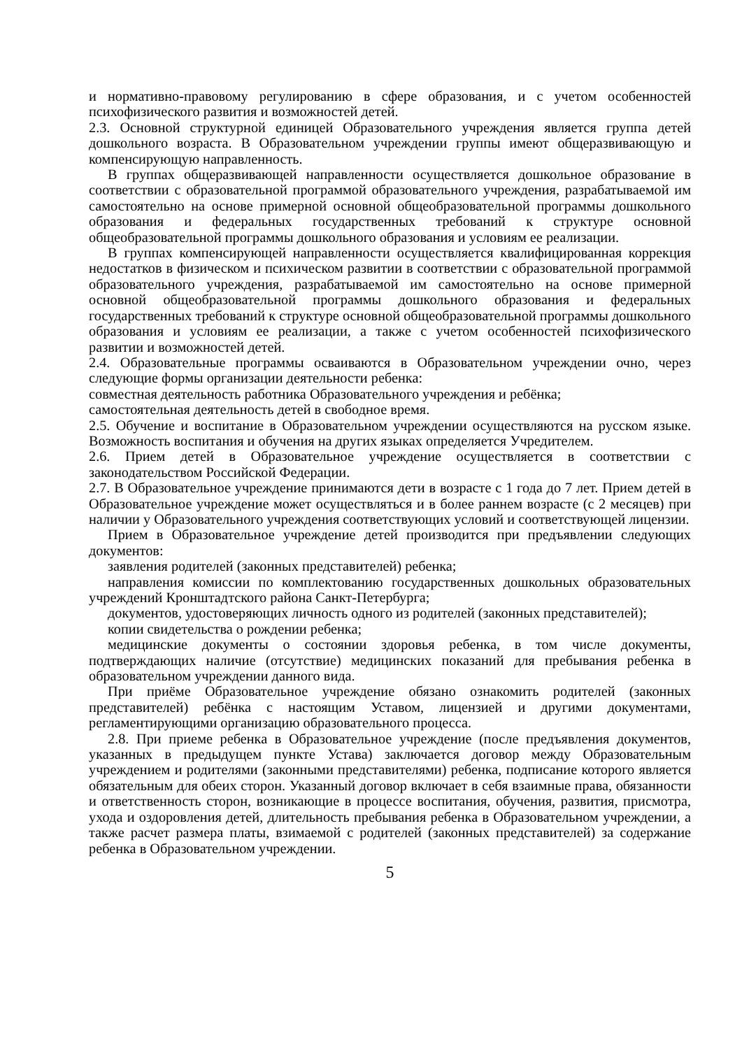и нормативно-правовому регулированию в сфере образования, и с учетом особенностей психофизического развития и возможностей детей.
2.3. Основной структурной единицей Образовательного учреждения является группа детей дошкольного возраста. В Образовательном учреждении группы имеют общеразвивающую и компенсирующую направленность.
В группах общеразвивающей направленности осуществляется дошкольное образование в соответствии с образовательной программой образовательного учреждения, разрабатываемой им самостоятельно на основе примерной основной общеобразовательной программы дошкольного образования и федеральных государственных требований к структуре основной общеобразовательной программы дошкольного образования и условиям ее реализации.
В группах компенсирующей направленности осуществляется квалифицированная коррекция недостатков в физическом и психическом развитии в соответствии с образовательной программой образовательного учреждения, разрабатываемой им самостоятельно на основе примерной основной общеобразовательной программы дошкольного образования и федеральных государственных требований к структуре основной общеобразовательной программы дошкольного образования и условиям ее реализации, а также с учетом особенностей психофизического развитии и возможностей детей.
2.4. Образовательные программы осваиваются в Образовательном учреждении очно, через следующие формы организации деятельности ребенка:
совместная деятельность работника Образовательного учреждения и ребёнка;
самостоятельная деятельность детей в свободное время.
2.5. Обучение и воспитание в Образовательном учреждении осуществляются на русском языке. Возможность воспитания и обучения на других языках определяется Учредителем.
2.6. Прием детей в Образовательное учреждение осуществляется в соответствии с законодательством Российской Федерации.
2.7. В Образовательное учреждение принимаются дети в возрасте с 1 года до 7 лет. Прием детей в Образовательное учреждение может осуществляться и в более раннем возрасте (с 2 месяцев) при наличии у Образовательного учреждения соответствующих условий и соответствующей лицензии.
Прием в Образовательное учреждение детей производится при предъявлении следующих документов:
заявления родителей (законных представителей) ребенка;
направления комиссии по комплектованию государственных дошкольных образовательных учреждений Кронштадтского района Санкт-Петербурга;
документов, удостоверяющих личность одного из родителей (законных представителей);
копии свидетельства о рождении ребенка;
медицинские документы о состоянии здоровья ребенка, в том числе документы, подтверждающих наличие (отсутствие) медицинских показаний для пребывания ребенка в образовательном учреждении данного вида.
При приёме Образовательное учреждение обязано ознакомить родителей (законных представителей) ребёнка с настоящим Уставом, лицензией и другими документами, регламентирующими организацию образовательного процесса.
2.8. При приеме ребенка в Образовательное учреждение (после предъявления документов, указанных в предыдущем пункте Устава) заключается договор между Образовательным учреждением и родителями (законными представителями) ребенка, подписание которого является обязательным для обеих сторон. Указанный договор включает в себя взаимные права, обязанности и ответственность сторон, возникающие в процессе воспитания, обучения, развития, присмотра, ухода и оздоровления детей, длительность пребывания ребенка в Образовательном учреждении, а также расчет размера платы, взимаемой с родителей (законных представителей) за содержание ребенка в Образовательном учреждении.
5